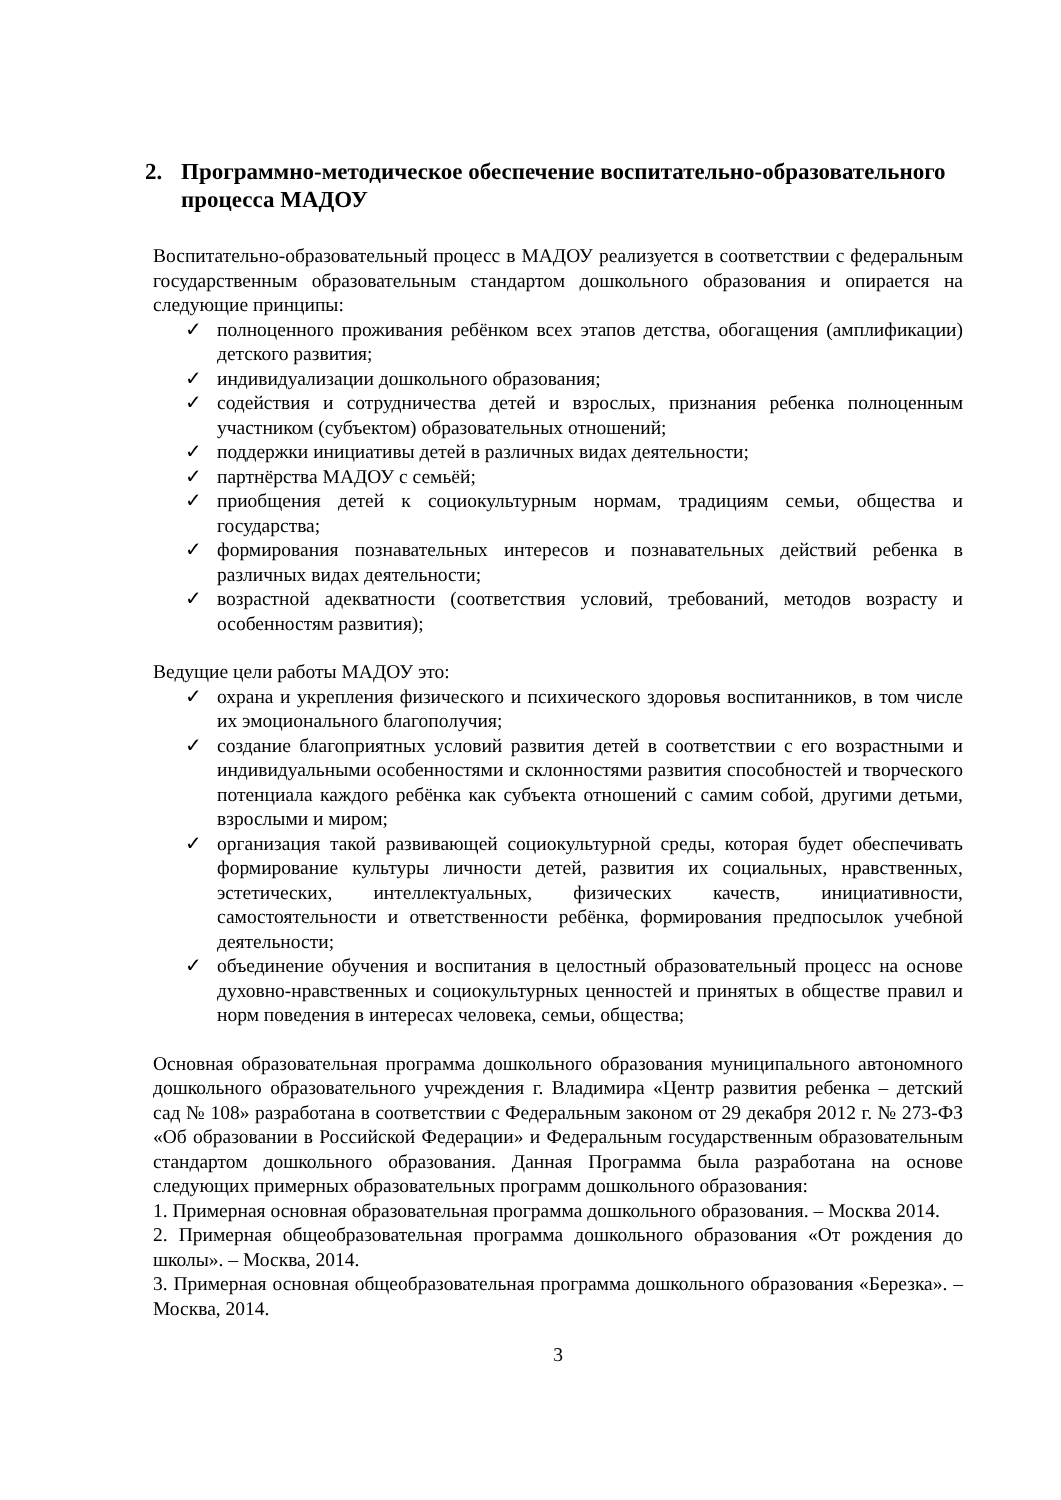2. Программно-методическое обеспечение воспитательно-образовательного процесса МАДОУ
Воспитательно-образовательный процесс в МАДОУ реализуется в соответствии с федеральным государственным образовательным стандартом дошкольного образования и опирается на следующие принципы:
✓ полноценного проживания ребёнком всех этапов детства, обогащения (амплификации) детского развития;
✓ индивидуализации дошкольного образования;
✓ содействия и сотрудничества детей и взрослых, признания ребенка полноценным участником (субъектом) образовательных отношений;
✓ поддержки инициативы детей в различных видах деятельности;
✓ партнёрства МАДОУ с семьёй;
✓ приобщения детей к социокультурным нормам, традициям семьи, общества и государства;
✓ формирования познавательных интересов и познавательных действий ребенка в различных видах деятельности;
✓ возрастной адекватности (соответствия условий, требований, методов возрасту и особенностям развития);
Ведущие цели работы МАДОУ это:
✓ охрана и укрепления физического и психического здоровья воспитанников, в том числе их эмоционального благополучия;
✓ создание благоприятных условий развития детей в соответствии с его возрастными и индивидуальными особенностями и склонностями развития способностей и творческого потенциала каждого ребёнка как субъекта отношений с самим собой, другими детьми, взрослыми и миром;
✓ организация такой развивающей социокультурной среды, которая будет обеспечивать формирование культуры личности детей, развития их социальных, нравственных, эстетических, интеллектуальных, физических качеств, инициативности, самостоятельности и ответственности ребёнка, формирования предпосылок учебной деятельности;
✓ объединение обучения и воспитания в целостный образовательный процесс на основе духовно-нравственных и социокультурных ценностей и принятых в обществе правил и норм поведения в интересах человека, семьи, общества;
Основная образовательная программа дошкольного образования муниципального автономного дошкольного образовательного учреждения г. Владимира «Центр развития ребенка – детский сад № 108» разработана в соответствии с Федеральным законом от 29 декабря 2012 г. № 273-ФЗ «Об образовании в Российской Федерации» и Федеральным государственным образовательным стандартом дошкольного образования. Данная Программа была разработана на основе следующих примерных образовательных программ дошкольного образования:
1. Примерная основная образовательная программа дошкольного образования. – Москва 2014.
2. Примерная общеобразовательная программа дошкольного образования «От рождения до школы». – Москва, 2014.
3. Примерная основная общеобразовательная программа дошкольного образования «Березка». – Москва, 2014.
3